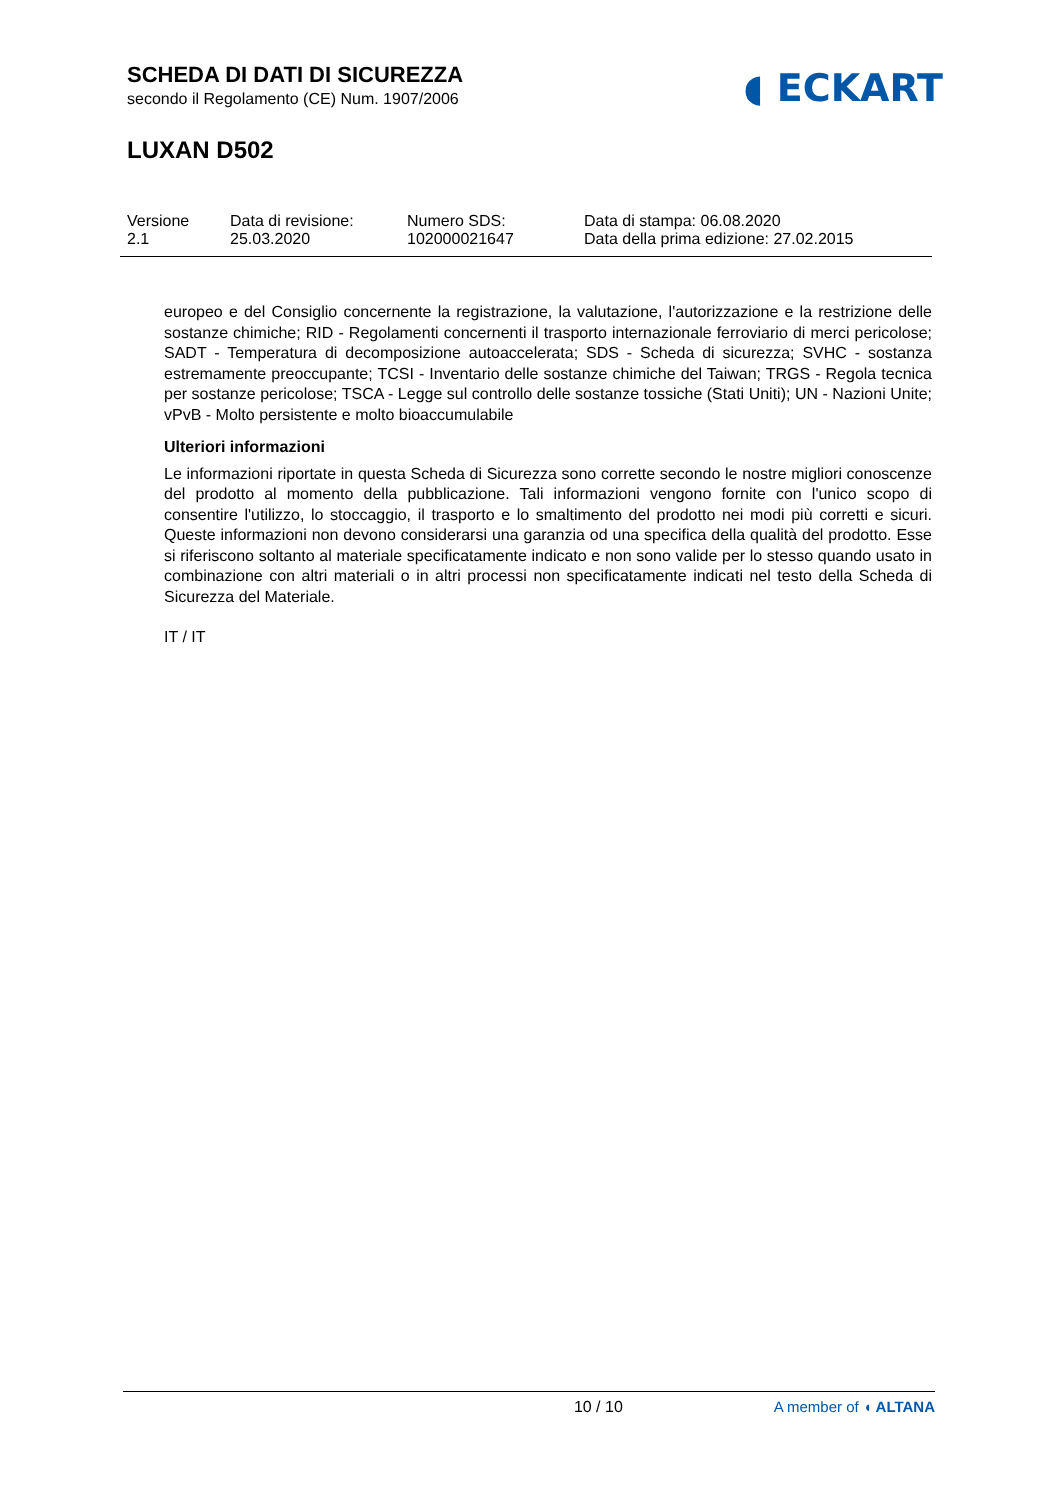SCHEDA DI DATI DI SICUREZZA
secondo il Regolamento (CE) Num. 1907/2006
◖ ECKART
LUXAN D502
Versione
2.1
Data di revisione:
25.03.2020
Numero SDS:
102000021647
Data di stampa: 06.08.2020
Data della prima edizione: 27.02.2015
europeo e del Consiglio concernente la registrazione, la valutazione, l'autorizzazione e la restrizione delle sostanze chimiche; RID - Regolamenti concernenti il trasporto internazionale ferroviario di merci pericolose; SADT - Temperatura di decomposizione autoaccelerata; SDS - Scheda di sicurezza; SVHC - sostanza estremamente preoccupante; TCSI - Inventario delle sostanze chimiche del Taiwan; TRGS - Regola tecnica per sostanze pericolose; TSCA - Legge sul controllo delle sostanze tossiche (Stati Uniti); UN - Nazioni Unite; vPvB - Molto persistente e molto bioaccumulabile
Ulteriori informazioni
Le informazioni riportate in questa Scheda di Sicurezza sono corrette secondo le nostre migliori conoscenze del prodotto al momento della pubblicazione. Tali informazioni vengono fornite con l'unico scopo di consentire l'utilizzo, lo stoccaggio, il trasporto e lo smaltimento del prodotto nei modi più corretti e sicuri. Queste informazioni non devono considerarsi una garanzia od una specifica della qualità del prodotto. Esse si riferiscono soltanto al materiale specificatamente indicato e non sono valide per lo stesso quando usato in combinazione con altri materiali o in altri processi non specificatamente indicati nel testo della Scheda di Sicurezza del Materiale.
IT / IT
10 / 10 A member of ◖ ALTANA